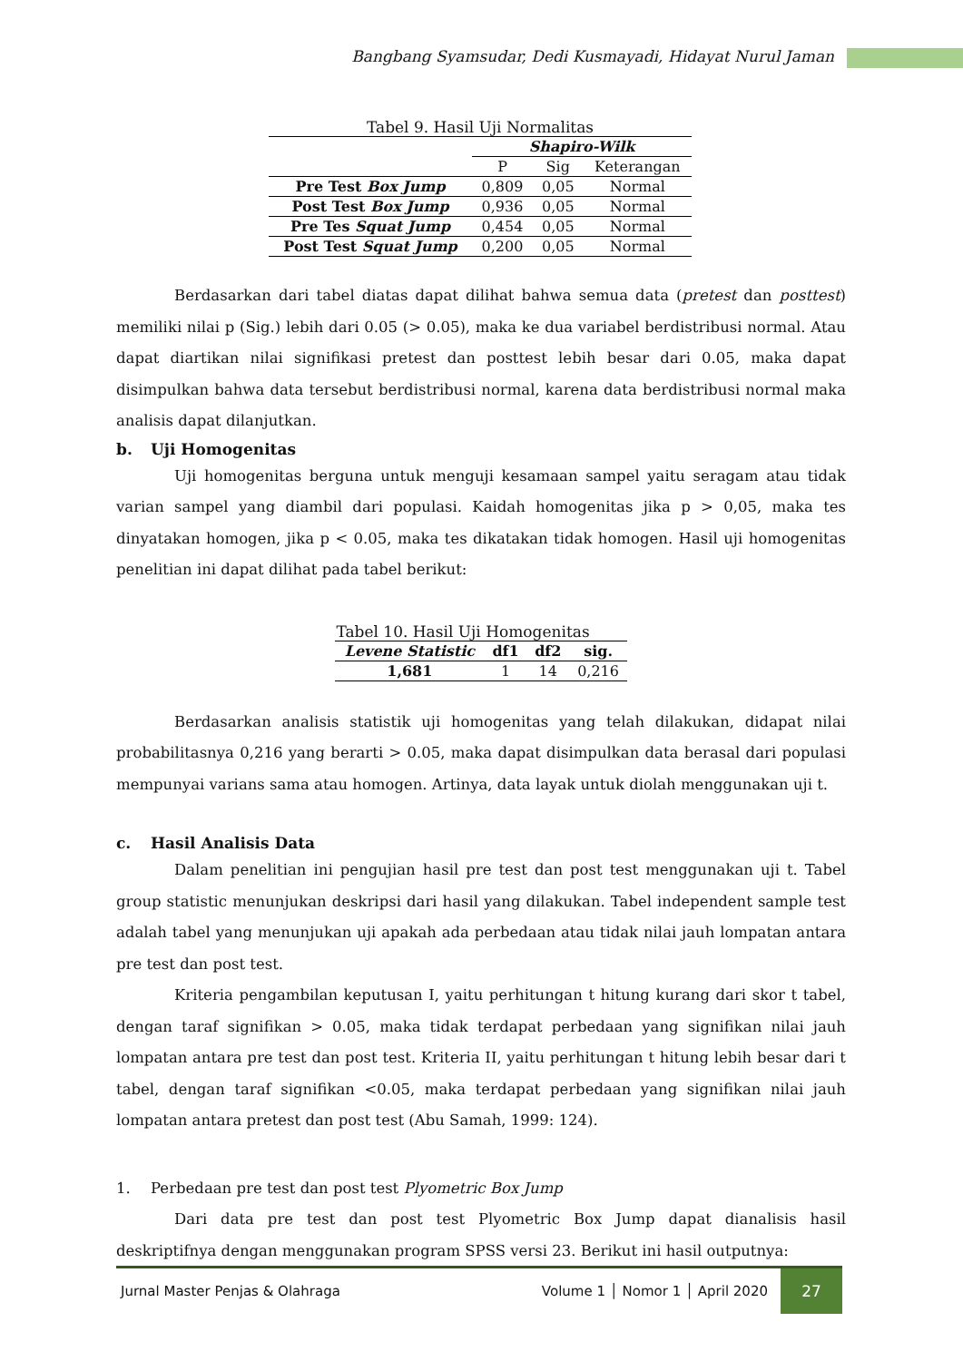Bangbang Syamsudar, Dedi Kusmayadi, Hidayat Nurul Jaman
Tabel 9. Hasil Uji Normalitas
| | Shapiro-Wilk | | |
| --- | --- | --- | --- |
| | P | Sig | Keterangan |
| Pre Test Box Jump | 0,809 | 0,05 | Normal |
| Post Test Box Jump | 0,936 | 0,05 | Normal |
| Pre Tes Squat Jump | 0,454 | 0,05 | Normal |
| Post Test Squat Jump | 0,200 | 0,05 | Normal |
Berdasarkan dari tabel diatas dapat dilihat bahwa semua data (pretest dan posttest) memiliki nilai p (Sig.) lebih dari 0.05 (> 0.05), maka ke dua variabel berdistribusi normal. Atau dapat diartikan nilai signifikasi pretest dan posttest lebih besar dari 0.05, maka dapat disimpulkan bahwa data tersebut berdistribusi normal, karena data berdistribusi normal maka analisis dapat dilanjutkan.
b. Uji Homogenitas
Uji homogenitas berguna untuk menguji kesamaan sampel yaitu seragam atau tidak varian sampel yang diambil dari populasi. Kaidah homogenitas jika p > 0,05, maka tes dinyatakan homogen, jika p < 0.05, maka tes dikatakan tidak homogen. Hasil uji homogenitas penelitian ini dapat dilihat pada tabel berikut:
Tabel 10. Hasil Uji Homogenitas
| Levene Statistic | df1 | df2 | sig. |
| --- | --- | --- | --- |
| 1,681 | 1 | 14 | 0,216 |
Berdasarkan analisis statistik uji homogenitas yang telah dilakukan, didapat nilai probabilitasnya 0,216 yang berarti > 0.05, maka dapat disimpulkan data berasal dari populasi mempunyai varians sama atau homogen. Artinya, data layak untuk diolah menggunakan uji t.
c. Hasil Analisis Data
Dalam penelitian ini pengujian hasil pre test dan post test menggunakan uji t. Tabel group statistic menunjukan deskripsi dari hasil yang dilakukan. Tabel independent sample test adalah tabel yang menunjukan uji apakah ada perbedaan atau tidak nilai jauh lompatan antara pre test dan post test.
Kriteria pengambilan keputusan I, yaitu perhitungan t hitung kurang dari skor t tabel, dengan taraf signifikan > 0.05, maka tidak terdapat perbedaan yang signifikan nilai jauh lompatan antara pre test dan post test. Kriteria II, yaitu perhitungan t hitung lebih besar dari t tabel, dengan taraf signifikan <0.05, maka terdapat perbedaan yang signifikan nilai jauh lompatan antara pretest dan post test (Abu Samah, 1999: 124).
1. Perbedaan pre test dan post test Plyometric Box Jump
Dari data pre test dan post test Plyometric Box Jump dapat dianalisis hasil deskriptifnya dengan menggunakan program SPSS versi 23. Berikut ini hasil outputnya:
Jurnal Master Penjas & Olahraga Volume 1 │ Nomor 1 │ April 2020 27